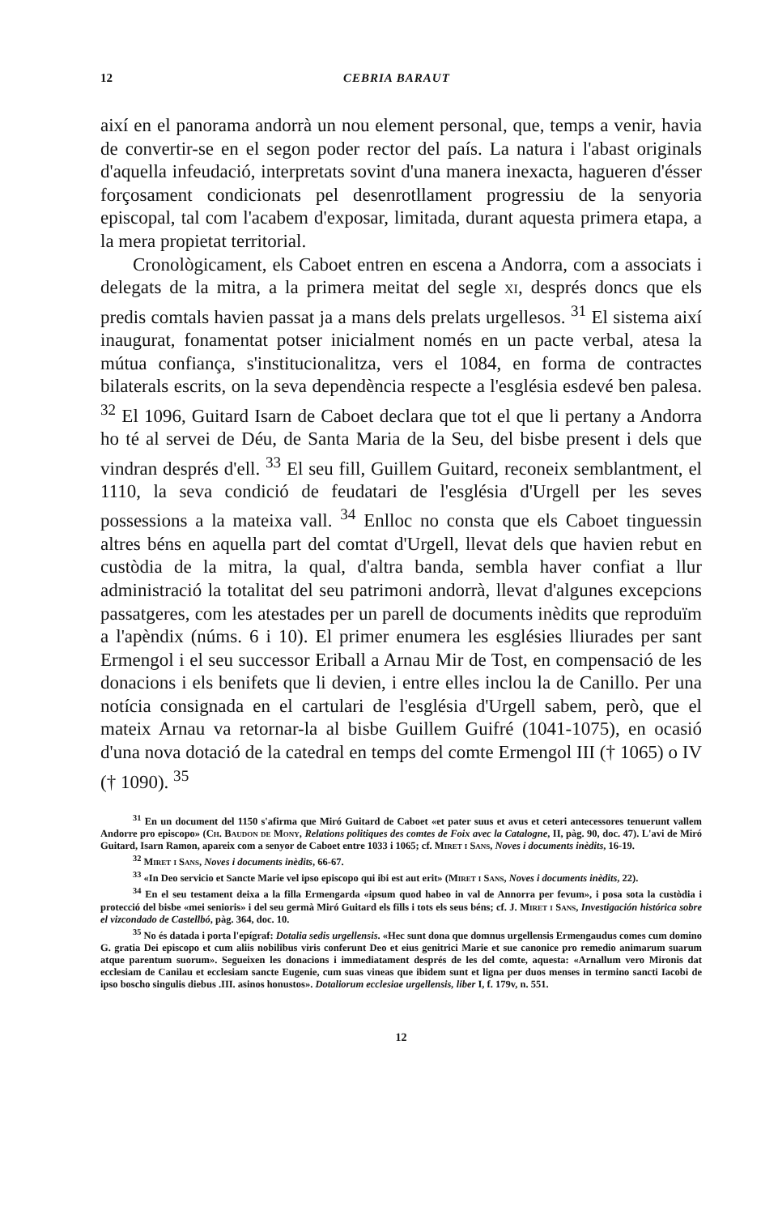12 CEBRIA BARAUT
així en el panorama andorrà un nou element personal, que, temps a venir, havia de convertir-se en el segon poder rector del país. La natura i l'abast originals d'aquella infeudació, interpretats sovint d'una manera inexacta, hagueren d'ésser forçosament condicionats pel desenrotllament progressiu de la senyoria episcopal, tal com l'acabem d'exposar, limitada, durant aquesta primera etapa, a la mera propietat territorial.
Cronològicament, els Caboet entren en escena a Andorra, com a associats i delegats de la mitra, a la primera meitat del segle xi, després doncs que els predis comtals havien passat ja a mans dels prelats urgellesos. <sup>31</sup> El sistema així inaugurat, fonamentat potser inicialment només en un pacte verbal, atesa la mútua confiança, s'institucionalitza, vers el 1084, en forma de contractes bilaterals escrits, on la seva dependència respecte a l'església esdevé ben palesa. <sup>32</sup> El 1096, Guitard Isarn de Caboet declara que tot el que li pertany a Andorra ho té al servei de Déu, de Santa Maria de la Seu, del bisbe present i dels que vindran després d'ell. <sup>33</sup> El seu fill, Guillem Guitard, reconeix semblantment, el 1110, la seva condició de feudatari de l'església d'Urgell per les seves possessions a la mateixa vall. <sup>34</sup> Enlloc no consta que els Caboet tinguessin altres béns en aquella part del comtat d'Urgell, llevat dels que havien rebut en custòdia de la mitra, la qual, d'altra banda, sembla haver confiat a llur administració la totalitat del seu patrimoni andorrà, llevat d'algunes excepcions passatgeres, com les atestades per un parell de documents inèdits que reproduïm a l'apèndix (núms. 6 i 10). El primer enumera les esglésies lliurades per sant Ermengol i el seu successor Eriball a Arnau Mir de Tost, en compensació de les donacions i els benifets que li devien, i entre elles inclou la de Canillo. Per una notícia consignada en el cartulari de l'església d'Urgell sabem, però, que el mateix Arnau va retornar-la al bisbe Guillem Guifré (1041-1075), en ocasió d'una nova dotació de la catedral en temps del comte Ermengol III († 1065) o IV († 1090). <sup>35</sup>
<sup>31</sup> En un document del 1150 s'afirma que Miró Guitard de Caboet «et pater suus et avus et ceteri antecessores tenuerunt vallem Andorre pro episcopo» (Ch. Baudon de Mony, Relations politiques des comtes de Foix avec la Catalogne, II, pàg. 90, doc. 47). L'avi de Miró Guitard, Isarn Ramon, apareix com a senyor de Caboet entre 1033 i 1065; cf. Miret i Sans, Noves i documents inèdits, 16-19.
<sup>32</sup> Miret i Sans, Noves i documents inèdits, 66-67.
<sup>33</sup> «In Deo servicio et Sancte Marie vel ipso episcopo qui ibi est aut erit» (Miret i Sans, Noves i documents inèdits, 22).
<sup>34</sup> En el seu testament deixa a la filla Ermengarda «ipsum quod habeo in val de Annorra per fevum», i posa sota la custòdia i protecció del bisbe «mei senioris» i del seu germà Miró Guitard els fills i tots els seus béns; cf. J. Miret i Sans, Investigación histórica sobre el vizcondado de Castellbó, pàg. 364, doc. 10.
<sup>35</sup> No és datada i porta l'epígraf: Dotalia sedis urgellensis. «Hec sunt dona que domnus urgellensis Ermengaudus comes cum domino G. gratia Dei episcopo et cum aliis nobilibus viris conferunt Deo et eius genitrici Marie et sue canonice pro remedio animarum suarum atque parentum suorum». Segueixen les donacions i immediatament després de les del comte, aquesta: «Arnallum vero Mironis dat ecclesiam de Canilau et ecclesiam sancte Eugenie, cum suas vineas que ibidem sunt et ligna per duos menses in termino sancti Iacobi de ipso boscho singulis diebus .III. asinos honustos». Dotaliorum ecclesiae urgellensis, liber I, f. 179v, n. 551.
12